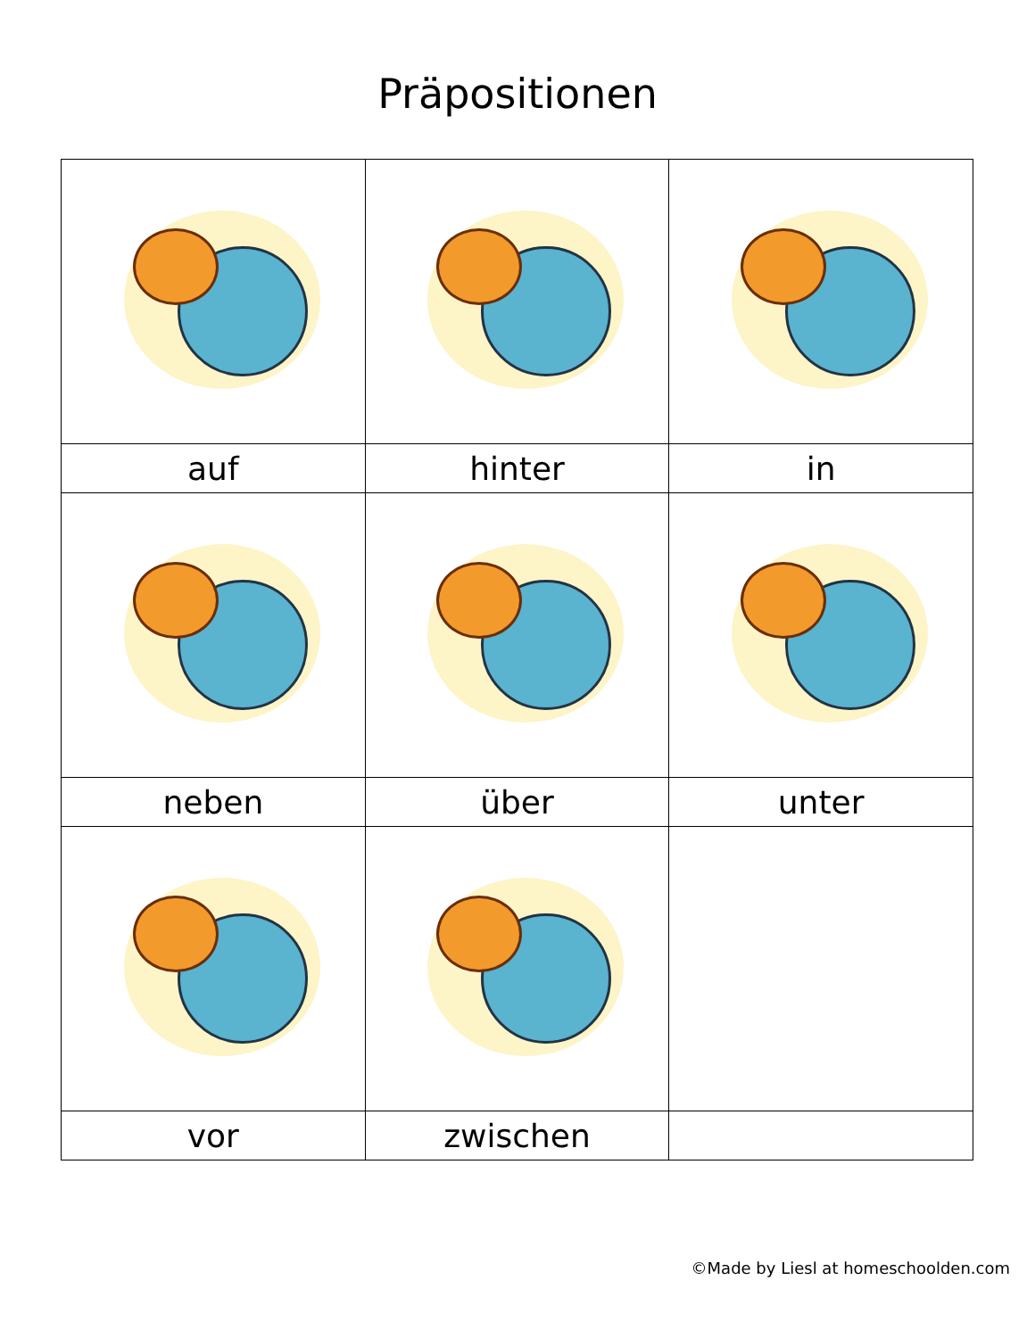Präpositionen
| auf | hinter | in |
| neben | über | unter |
| vor | zwischen | |
©Made by Liesl at homeschoolden.com